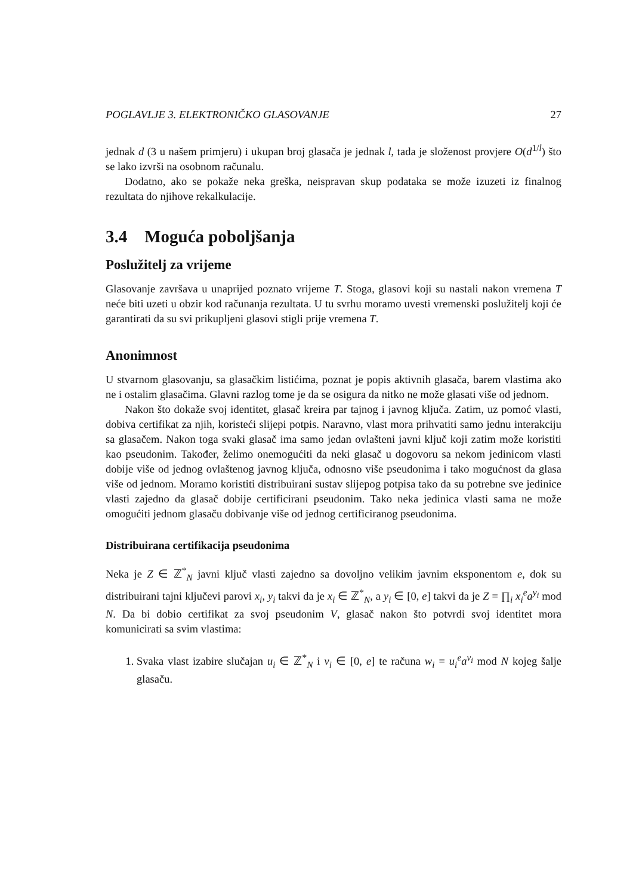POGLAVLJE 3. ELEKTRONIČKO GLASOVANJE 27
jednak d (3 u našem primjeru) i ukupan broj glasača je jednak l, tada je složenost provjere O(d<sup>1/l</sup>) što se lako izvrši na osobnom računalu.
Dodatno, ako se pokaže neka greška, neispravan skup podataka se može izuzeti iz finalnog rezultata do njihove rekalkulacije.
3.4 Moguća poboljšanja
Poslužitelj za vrijeme
Glasovanje završava u unaprijed poznato vrijeme T. Stoga, glasovi koji su nastali nakon vremena T neće biti uzeti u obzir kod računanja rezultata. U tu svrhu moramo uvesti vremenski poslužitelj koji će garantirati da su svi prikupljeni glasovi stigli prije vremena T.
Anonimnost
U stvarnom glasovanju, sa glasačkim listićima, poznat je popis aktivnih glasača, barem vlastima ako ne i ostalim glasačima. Glavni razlog tome je da se osigura da nitko ne može glasati više od jednom.
Nakon što dokaže svoj identitet, glasač kreira par tajnog i javnog ključa. Zatim, uz pomoć vlasti, dobiva certifikat za njih, koristeći slijepi potpis. Naravno, vlast mora prihvatiti samo jednu interakciju sa glasačem. Nakon toga svaki glasač ima samo jedan ovlašteni javni ključ koji zatim može koristiti kao pseudonim. Također, želimo onemogućiti da neki glasač u dogovoru sa nekom jedinicom vlasti dobije više od jednog ovlaštenog javnog ključa, odnosno više pseudonima i tako mogućnost da glasa više od jednom. Moramo koristiti distribuirani sustav slijepog potpisa tako da su potrebne sve jedinice vlasti zajedno da glasač dobije certificirani pseudonim. Tako neka jedinica vlasti sama ne može omogućiti jednom glasaču dobivanje više od jednog certificiranog pseudonima.
Distribuirana certifikacija pseudonima
Neka je Z ∈ ℤ<sup>*</sup><sub>N</sub> javni ključ vlasti zajedno sa dovoljno velikim javnim eksponentom e, dok su distribuirani tajni ključevi parovi x<sub>i</sub>, y<sub>i</sub> takvi da je x<sub>i</sub> ∈ ℤ<sup>*</sup><sub>N</sub>, a y<sub>i</sub> ∈ [0, e] takvi da je Z = ∏<sub>i</sub> x<sub>i</sub><sup>e</sup>a<sup>y<sub>i</sub></sup> mod N. Da bi dobio certifikat za svoj pseudonim V, glasač nakon što potvrdi svoj identitet mora komunicirati sa svim vlastima:
1. Svaka vlast izabire slučajan u<sub>i</sub> ∈ ℤ<sup>*</sup><sub>N</sub> i v<sub>i</sub> ∈ [0, e] te računa w<sub>i</sub> = u<sub>i</sub><sup>e</sup>a<sup>v<sub>i</sub></sup> mod N kojeg šalje glasaču.